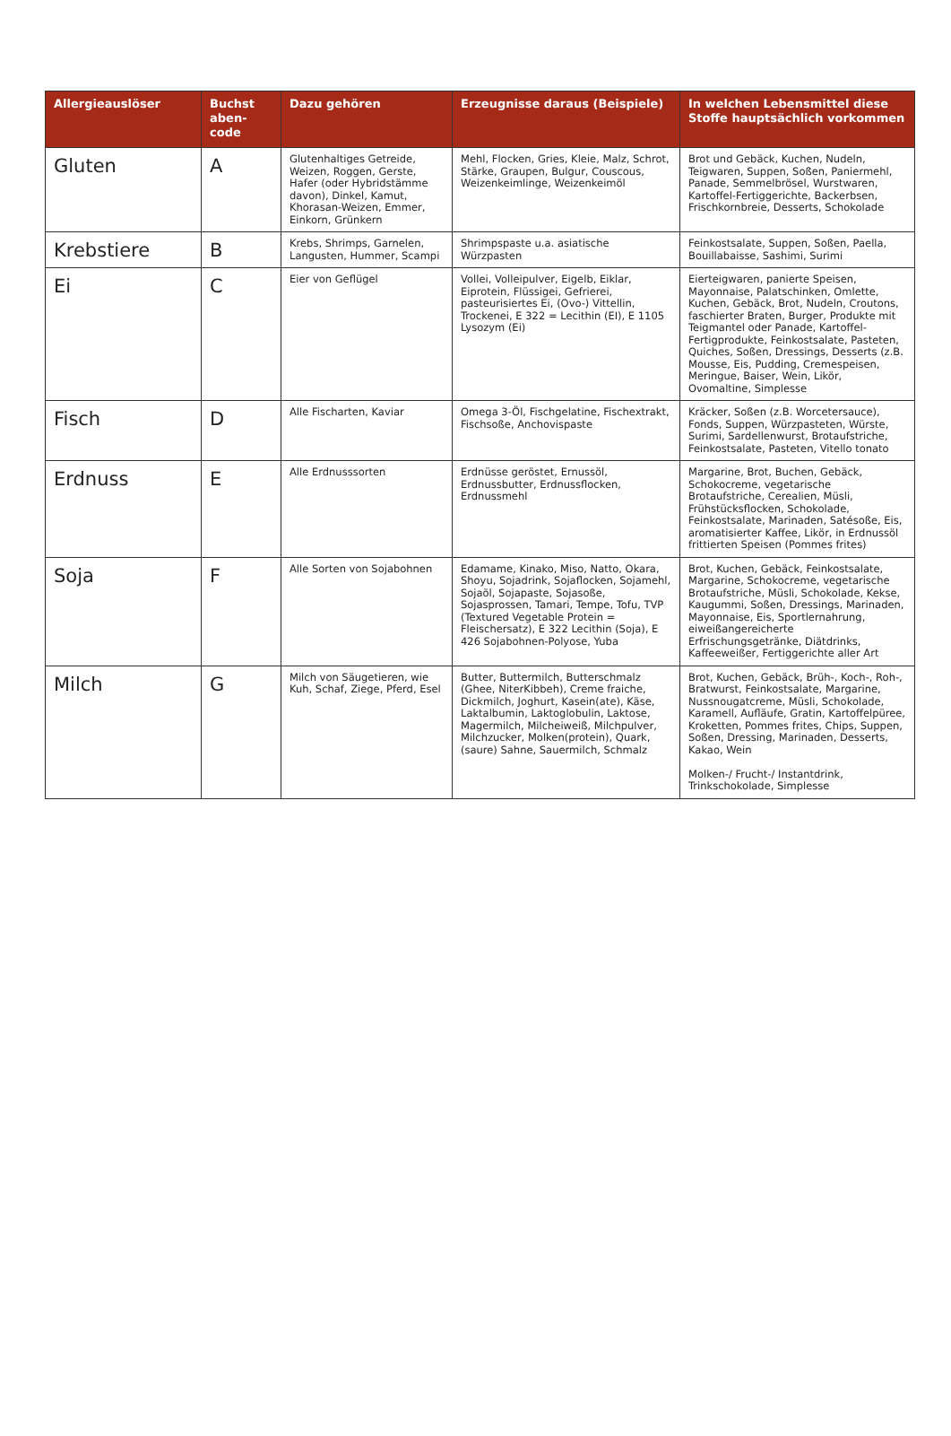| Allergieauslöser | Buchst aben-code | Dazu gehören | Erzeugnisse daraus (Beispiele) | In welchen Lebensmittel diese Stoffe hauptsächlich vorkommen |
| --- | --- | --- | --- | --- |
| Gluten | A | Glutenhaltiges Getreide, Weizen, Roggen, Gerste, Hafer (oder Hybridstämme davon), Dinkel, Kamut, Khorasan-Weizen, Emmer, Einkorn, Grünkern | Mehl, Flocken, Gries, Kleie, Malz, Schrot, Stärke, Graupen, Bulgur, Couscous, Weizenkeimlinge, Weizenkeimöl | Brot und Gebäck, Kuchen, Nudeln, Teigwaren, Suppen, Soßen, Paniermehl, Panade, Semmelbrösel, Wurstwaren, Kartoffel-Fertiggerichte, Backerbsen, Frischkornbreie, Desserts, Schokolade |
| Krebstiere | B | Krebs, Shrimps, Garnelen, Langusten, Hummer, Scampi | Shrimpspaste u.a. asiatische Würzpasten | Feinkostsalate, Suppen, Soßen, Paella, Bouillabaisse, Sashimi, Surimi |
| Ei | C | Eier von Geflügel | Vollei, Volleipulver, Eigelb, Eiklar, Eiprotein, Flüssigei, Gefrierei, pasteurisiertes Ei, (Ovo-) Vittellin, Trockenei, E 322 = Lecithin (EI), E 1105 Lysozym (Ei) | Eierteigwaren, panierte Speisen, Mayonnaise, Palatschinken, Omlette, Kuchen, Gebäck, Brot, Nudeln, Croutons, faschierter Braten, Burger, Produkte mit Teigmantel oder Panade, Kartoffel-Fertigprodukte, Feinkostsalate, Pasteten, Quiches, Soßen, Dressings, Desserts (z.B. Mousse, Eis, Pudding, Cremespeisen, Meringue, Baiser, Wein, Likör, Ovomaltine, Simplesse |
| Fisch | D | Alle Fischarten, Kaviar | Omega 3-Öl, Fischgelatine, Fischextrakt, Fischsoße, Anchovispaste | Kräcker, Soßen (z.B. Worcetersauce), Fonds, Suppen, Würzpasteten, Würste, Surimi, Sardellenwurst, Brotaufstriche, Feinkostsalate, Pasteten, Vitello tonato |
| Erdnuss | E | Alle Erdnusssorten | Erdnüsse geröstet, Ernussöl, Erdnussbutter, Erdnussflocken, Erdnussmehl | Margarine, Brot, Buchen, Gebäck, Schokocreme, vegetarische Brotaufstriche, Cerealien, Müsli, Frühstücksflocken, Schokolade, Feinkostsalate, Marinaden, Satésoße, Eis, aromatisierter Kaffee, Likör, in Erdnussöl frittierten Speisen (Pommes frites) |
| Soja | F | Alle Sorten von Sojabohnen | Edamame, Kinako, Miso, Natto, Okara, Shoyu, Sojadrink, Sojaflocken, Sojamehl, Sojaöl, Sojapaste, Sojasoße, Sojasprossen, Tamari, Tempe, Tofu, TVP (Textured Vegetable Protein = Fleischersatz), E 322 Lecithin (Soja), E 426 Sojabohnen-Polyose, Yuba | Brot, Kuchen, Gebäck, Feinkostsalate, Margarine, Schokocreme, vegetarische Brotaufstriche, Müsli, Schokolade, Kekse, Kaugummi, Soßen, Dressings, Marinaden, Mayonnaise, Eis, Sportlernahrung, eiweißangereicherte Erfrischungsgetränke, Diätdrinks, Kaffeeweißer, Fertiggerichte aller Art |
| Milch | G | Milch von Säugetieren, wie Kuh, Schaf, Ziege, Pferd, Esel | Butter, Buttermilch, Butterschmalz (Ghee, NiterKibbeh), Creme fraiche, Dickmilch, Joghurt, Kasein(ate), Käse, Laktalbumin, Laktoglobulin, Laktose, Magermilch, Milcheiweiß, Milchpulver, Milchzucker, Molken(protein), Quark, (saure) Sahne, Sauermilch, Schmalz | Brot, Kuchen, Gebäck, Brüh-, Koch-, Roh-, Bratwurst, Feinkostsalate, Margarine, Nussnougatcreme, Müsli, Schokolade, Karamell, Aufläufe, Gratin, Kartoffelpüree, Kroketten, Pommes frites, Chips, Suppen, Soßen, Dressing, Marinaden, Desserts, Kakao, Wein Molken-/ Frucht-/ Instantdrink, Trinkschokolade, Simplesse |